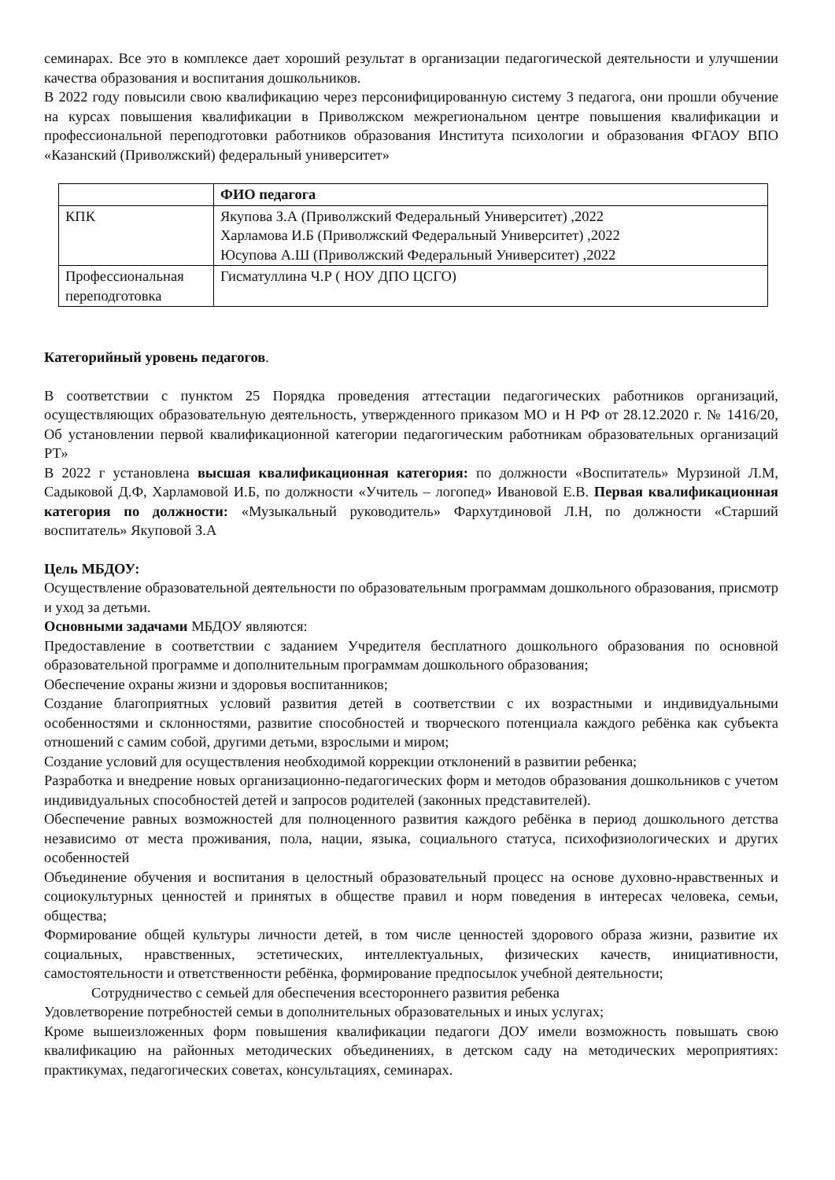семинарах. Все это в комплексе дает хороший результат в организации педагогической деятельности и улучшении качества образования и воспитания дошкольников.
В 2022 году повысили свою квалификацию через персонифицированную систему 3 педагога, они прошли обучение на курсах повышения квалификации в Приволжском межрегиональном центре повышения квалификации и профессиональной переподготовки работников образования Института психологии и образования ФГАОУ ВПО «Казанский (Приволжский) федеральный университет»
| | ФИО педагога |
| КПК | Якупова З.А (Приволжский Федеральный Университет) ,2022 Харламова И.Б (Приволжский Федеральный Университет) ,2022 Юсупова А.Ш (Приволжский Федеральный Университет) ,2022 |
| Профессиональная переподготовка | Гисматуллина Ч.Р ( НОУ ДПО ЦСГО) |
Категорийный уровень педагогов.
В соответствии с пунктом 25 Порядка проведения аттестации педагогических работников организаций, осуществляющих образовательную деятельность, утвержденного приказом МО и Н РФ от 28.12.2020 г. № 1416/20, Об установлении первой квалификационной категории педагогическим работникам образовательных организаций РТ»
В 2022 г установлена высшая квалификационная категория: по должности «Воспитатель» Мурзиной Л.М, Садыковой Д.Ф, Харламовой И.Б, по должности «Учитель – логопед» Ивановой Е.В. Первая квалификационная категория по должности: «Музыкальный руководитель» Фархутдиновой Л.Н, по должности «Старший воспитатель» Якуповой З.А
Цель МБДОУ:
Осуществление образовательной деятельности по образовательным программам дошкольного образования, присмотр и уход за детьми.
Основными задачами МБДОУ являются:
Предоставление в соответствии с заданием Учредителя бесплатного дошкольного образования по основной образовательной программе и дополнительным программам дошкольного образования;
Обеспечение охраны жизни и здоровья воспитанников;
Создание благоприятных условий развития детей в соответствии с их возрастными и индивидуальными особенностями и склонностями, развитие способностей и творческого потенциала каждого ребёнка как субъекта отношений с самим собой, другими детьми, взрослыми и миром;
Создание условий для осуществления необходимой коррекции отклонений в развитии ребенка;
Разработка и внедрение новых организационно-педагогических форм и методов образования дошкольников с учетом индивидуальных способностей детей и запросов родителей (законных представителей).
Обеспечение равных возможностей для полноценного развития каждого ребёнка в период дошкольного детства независимо от места проживания, пола, нации, языка, социального статуса, психофизиологических и других особенностей
Объединение обучения и воспитания в целостный образовательный процесс на основе духовно-нравственных и социокультурных ценностей и принятых в обществе правил и норм поведения в интересах человека, семьи, общества;
Формирование общей культуры личности детей, в том числе ценностей здорового образа жизни, развитие их социальных, нравственных, эстетических, интеллектуальных, физических качеств, инициативности, самостоятельности и ответственности ребёнка, формирование предпосылок учебной деятельности;
Сотрудничество с семьей для обеспечения всестороннего развития ребенка
Удовлетворение потребностей семьи в дополнительных образовательных и иных услугах;
Кроме вышеизложенных форм повышения квалификации педагоги ДОУ имели возможность повышать свою квалификацию на районных методических объединениях, в детском саду на методических мероприятиях: практикумах, педагогических советах, консультациях, семинарах.